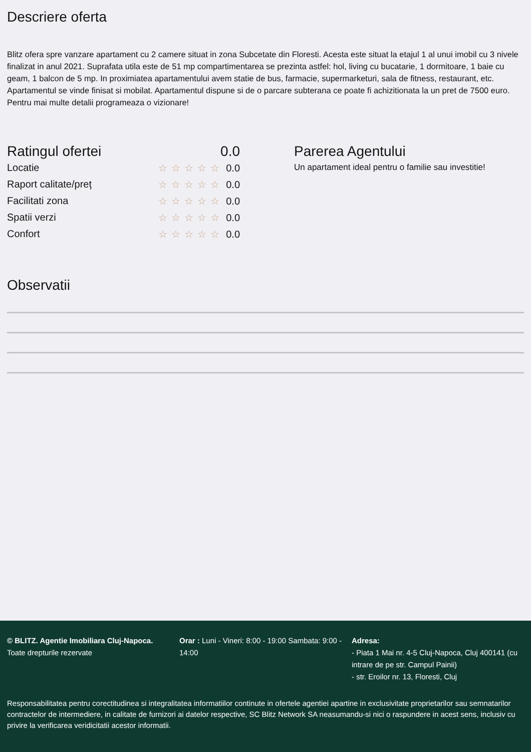Descriere oferta
Blitz ofera spre vanzare apartament cu 2 camere situat in zona Subcetate din Floresti. Acesta este situat la etajul 1 al unui imobil cu 3 nivele finalizat in anul 2021. Suprafata utila este de 51 mp compartimentarea se prezinta astfel: hol, living cu bucatarie, 1 dormitoare, 1 baie cu geam, 1 balcon de 5 mp. In proximiatea apartamentului avem statie de bus, farmacie, supermarketuri, sala de fitness, restaurant, etc. Apartamentul se vinde finisat si mobilat. Apartamentul dispune si de o parcare subterana ce poate fi achizitionata la un pret de 7500 euro. Pentru mai multe detalii programeaza o vizionare!
Ratingul ofertei 0.0
Locatie ☆☆☆☆☆ 0.0
Raport calitate/preț ☆☆☆☆☆ 0.0
Facilitati zona ☆☆☆☆☆ 0.0
Spatii verzi ☆☆☆☆☆ 0.0
Confort ☆☆☆☆☆ 0.0
Parerea Agentului
Un apartament ideal pentru o familie sau investitie!
Observatii
© BLITZ. Agentie Imobiliara Cluj-Napoca.
Toate drepturile rezervate
Orar : Luni - Vineri: 8:00 - 19:00 Sambata: 9:00 - 14:00
Adresa:
- Piata 1 Mai nr. 4-5 Cluj-Napoca, Cluj 400141 (cu intrare de pe str. Campul Painii)
- str. Eroilor nr. 13, Floresti, Cluj
Responsabilitatea pentru corectitudinea si integralitatea informatiilor continute in ofertele agentiei apartine in exclusivitate proprietarilor sau semnatarilor contractelor de intermediere, in calitate de furnizori ai datelor respective, SC Blitz Network SA neasumandu-si nici o raspundere in acest sens, inclusiv cu privire la verificarea veridicitatii acestor informatii.